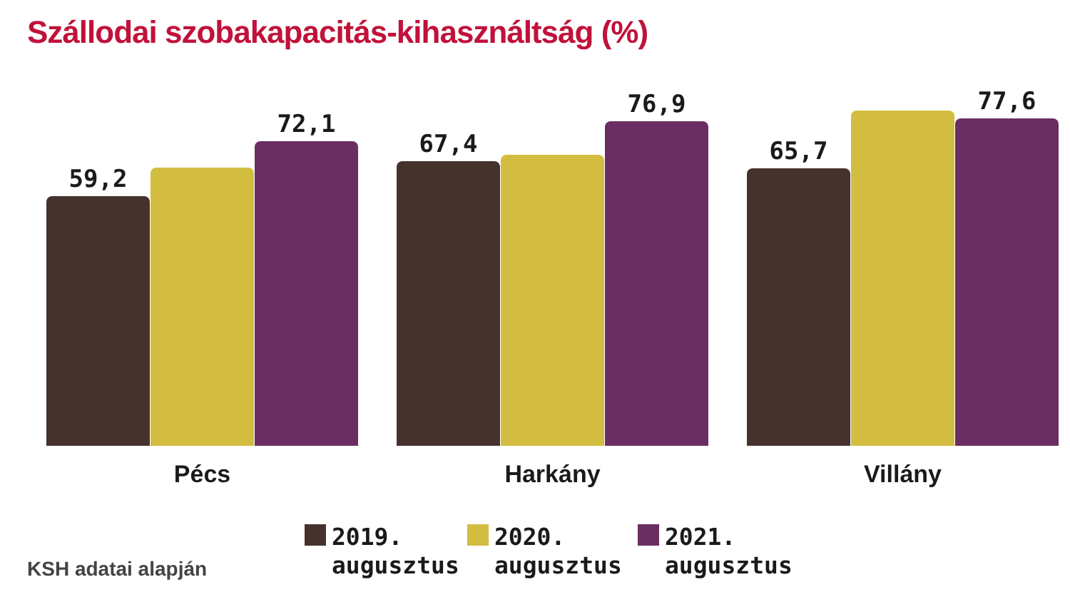Szállodai szobakapacitás-kihasználtság (%)
59,2
72,1
67,4
76,9
65,7
77,6
Pécs Harkány Villány
2019.
augusztus
2020.
augusztus
2021.
augusztus
KSH adatai alapján